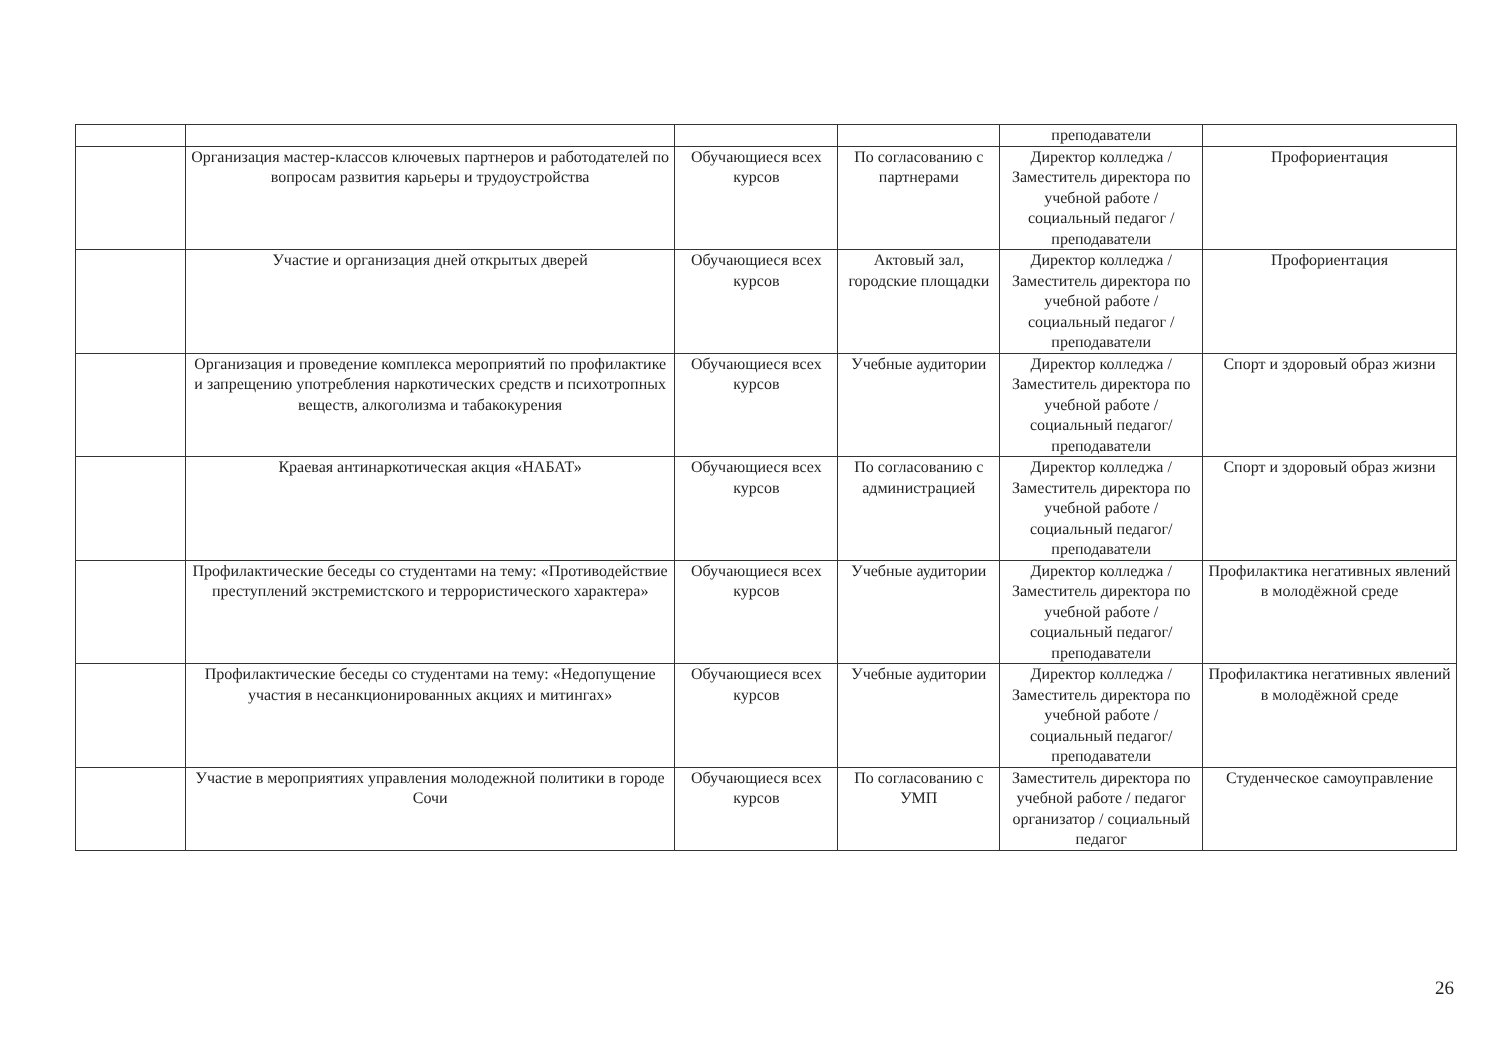| | | | | преподаватели | |
| | Организация мастер-классов ключевых партнеров и работодателей по вопросам развития карьеры и трудоустройства | Обучающиеся всех курсов | По согласованию с партнерами | Директор колледжа / Заместитель директора по учебной работе / социальный педагог / преподаватели | Профориентация |
| | Участие и организация дней открытых дверей | Обучающиеся всех курсов | Актовый зал, городские площадки | Директор колледжа / Заместитель директора по учебной работе / социальный педагог / преподаватели | Профориентация |
| | Организация и проведение комплекса мероприятий по профилактике и запрещению употребления наркотических средств и психотропных веществ, алкоголизма и табакокурения | Обучающиеся всех курсов | Учебные аудитории | Директор колледжа / Заместитель директора по учебной работе / социальный педагог/ преподаватели | Спорт и здоровый образ жизни |
| | Краевая антинаркотическая акция «НАБАТ» | Обучающиеся всех курсов | По согласованию с администрацией | Директор колледжа / Заместитель директора по учебной работе / социальный педагог/ преподаватели | Спорт и здоровый образ жизни |
| | Профилактические беседы со студентами на тему: «Противодействие преступлений экстремистского и террористического характера» | Обучающиеся всех курсов | Учебные аудитории | Директор колледжа / Заместитель директора по учебной работе / социальный педагог/ преподаватели | Профилактика негативных явлений в молодёжной среде |
| | Профилактические беседы со студентами на тему: «Недопущение участия в несанкционированных акциях и митингах» | Обучающиеся всех курсов | Учебные аудитории | Директор колледжа / Заместитель директора по учебной работе / социальный педагог/ преподаватели | Профилактика негативных явлений в молодёжной среде |
| | Участие в мероприятиях управления молодежной политики в городе Сочи | Обучающиеся всех курсов | По согласованию с УМП | Заместитель директора по учебной работе / педагог организатор / социальный педагог | Студенческое самоуправление |
26